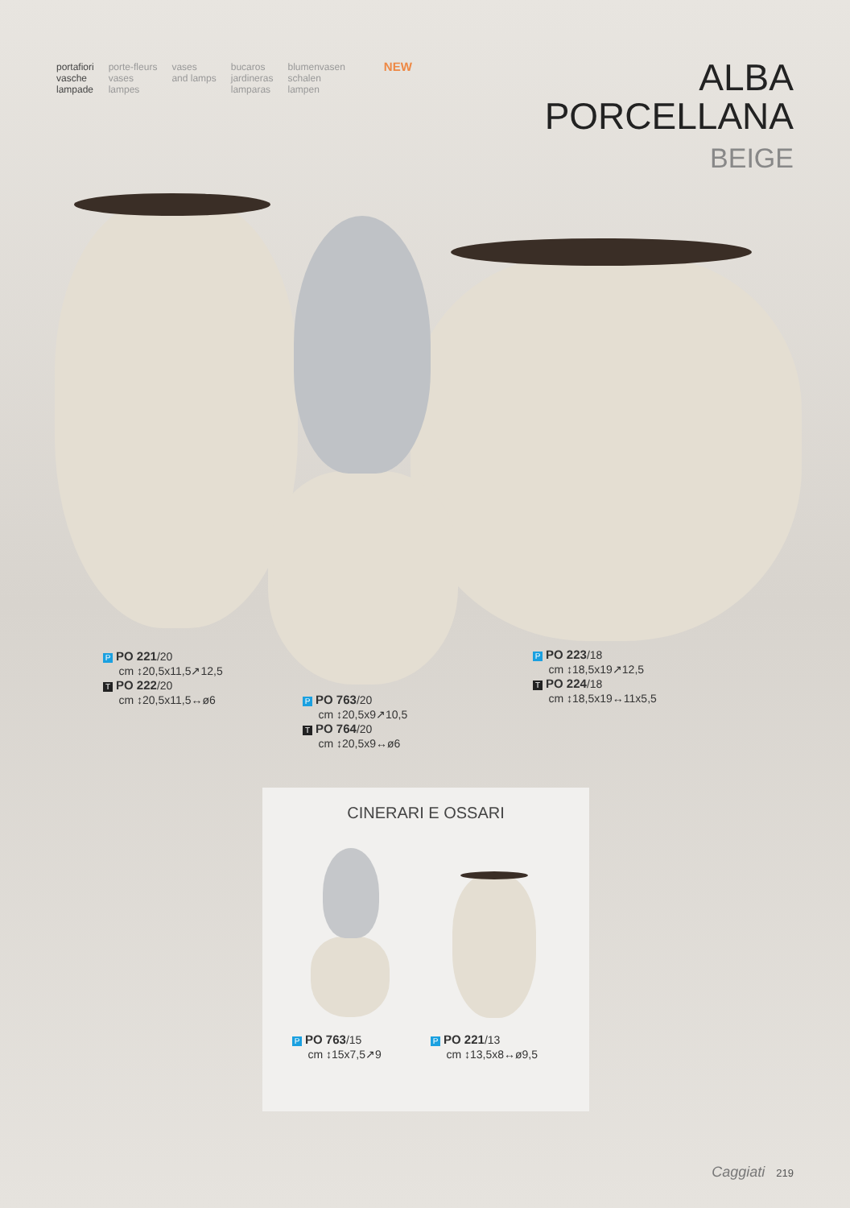portafiori
vasche
lampade
porte-fleurs
vases
lampes
vases
and lamps
bucaros
jardineras
lamparas
blumenvasen
schalen
lampen
NEW
ALBA
PORCELLANA
BEIGE
P PO 221/20
cm ↕20,5x11,5↗12,5
T PO 222/20
cm ↕20,5x11,5↔ø6
P PO 763/20
cm ↕20,5x9↗10,5
T PO 764/20
cm ↕20,5x9↔ø6
P PO 223/18
cm ↕18,5x19↗12,5
T PO 224/18
cm ↕18,5x19↔11x5,5
CINERARI E OSSARI
P PO 763/15
cm ↕15x7,5↗9
P PO 221/13
cm ↕13,5x8↔ø9,5
Caggiati 219